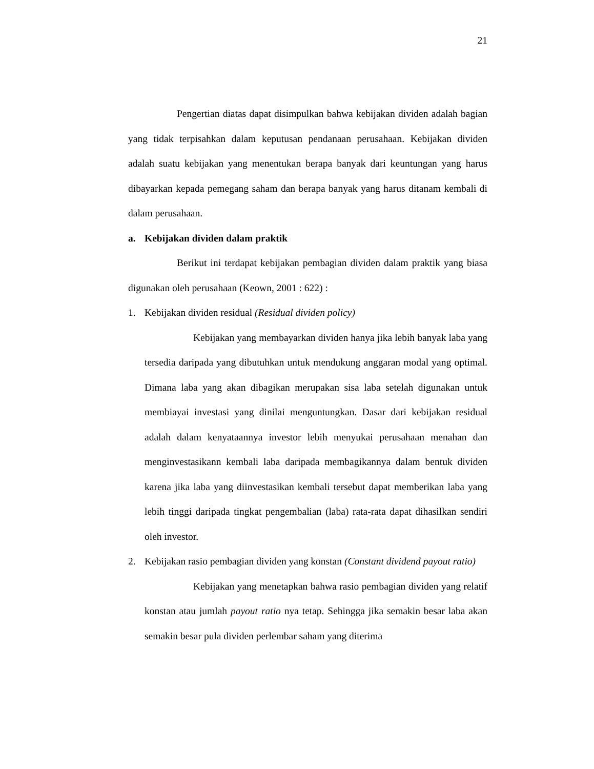21
Pengertian diatas dapat disimpulkan bahwa kebijakan dividen adalah bagian yang tidak terpisahkan dalam keputusan pendanaan perusahaan. Kebijakan dividen adalah suatu kebijakan yang menentukan berapa banyak dari keuntungan yang harus dibayarkan kepada pemegang saham dan berapa banyak yang harus ditanam kembali di dalam perusahaan.
a. Kebijakan dividen dalam praktik
Berikut ini terdapat kebijakan pembagian dividen dalam praktik yang biasa digunakan oleh perusahaan (Keown, 2001 : 622) :
1. Kebijakan dividen residual (Residual dividen policy)
Kebijakan yang membayarkan dividen hanya jika lebih banyak laba yang tersedia daripada yang dibutuhkan untuk mendukung anggaran modal yang optimal. Dimana laba yang akan dibagikan merupakan sisa laba setelah digunakan untuk membiayai investasi yang dinilai menguntungkan. Dasar dari kebijakan residual adalah dalam kenyataannya investor lebih menyukai perusahaan menahan dan menginvestasikann kembali laba daripada membagikannya dalam bentuk dividen karena jika laba yang diinvestasikan kembali tersebut dapat memberikan laba yang lebih tinggi daripada tingkat pengembalian (laba) rata-rata dapat dihasilkan sendiri oleh investor.
2. Kebijakan rasio pembagian dividen yang konstan (Constant dividend payout ratio)
Kebijakan yang menetapkan bahwa rasio pembagian dividen yang relatif konstan atau jumlah payout ratio nya tetap. Sehingga jika semakin besar laba akan semakin besar pula dividen perlembar saham yang diterima